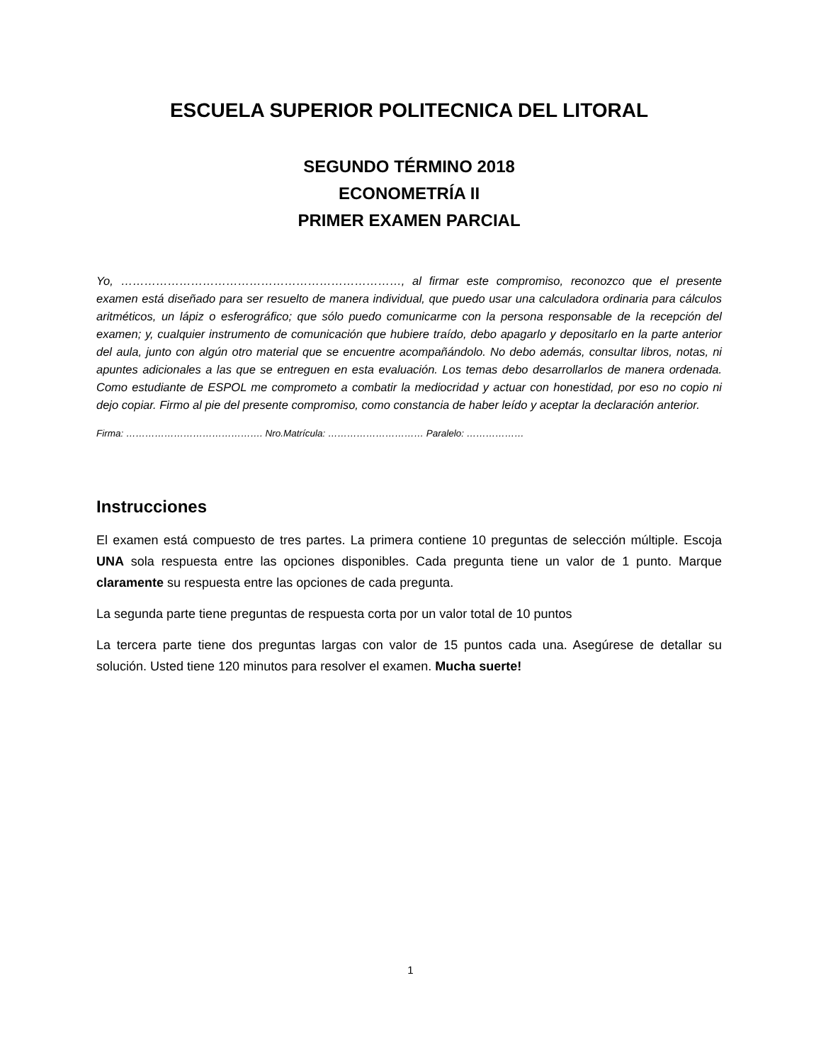ESCUELA SUPERIOR POLITECNICA DEL LITORAL
SEGUNDO TÉRMINO 2018
ECONOMETRÍA II
PRIMER EXAMEN PARCIAL
Yo, ………………………………………………………………, al firmar este compromiso, reconozco que el presente examen está diseñado para ser resuelto de manera individual, que puedo usar una calculadora ordinaria para cálculos aritméticos, un lápiz o esferográfico; que sólo puedo comunicarme con la persona responsable de la recepción del examen; y, cualquier instrumento de comunicación que hubiere traído, debo apagarlo y depositarlo en la parte anterior del aula, junto con algún otro material que se encuentre acompañándolo. No debo además, consultar libros, notas, ni apuntes adicionales a las que se entreguen en esta evaluación. Los temas debo desarrollarlos de manera ordenada. Como estudiante de ESPOL me comprometo a combatir la mediocridad y actuar con honestidad, por eso no copio ni dejo copiar. Firmo al pie del presente compromiso, como constancia de haber leído y aceptar la declaración anterior.
Firma: ……………………………………. Nro.Matrícula: ………………………… Paralelo: ………………
Instrucciones
El examen está compuesto de tres partes. La primera contiene 10 preguntas de selección múltiple. Escoja UNA sola respuesta entre las opciones disponibles. Cada pregunta tiene un valor de 1 punto. Marque claramente su respuesta entre las opciones de cada pregunta.
La segunda parte tiene preguntas de respuesta corta por un valor total de 10 puntos
La tercera parte tiene dos preguntas largas con valor de 15 puntos cada una. Asegúrese de detallar su solución. Usted tiene 120 minutos para resolver el examen. Mucha suerte!
1